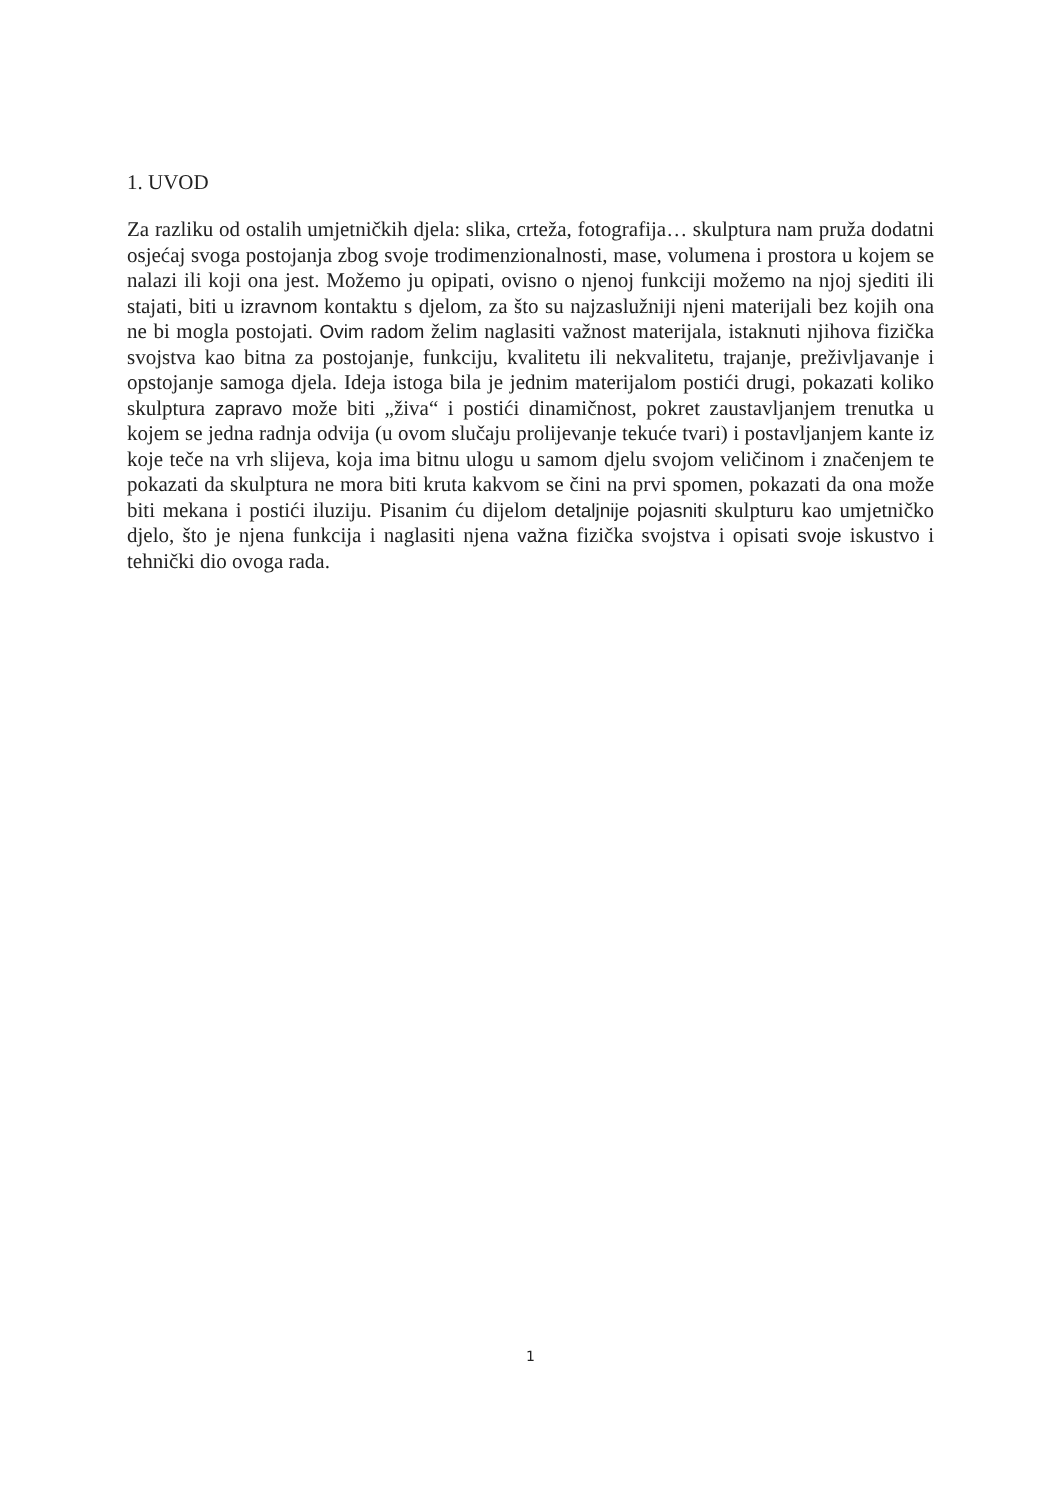1. UVOD
Za razliku od ostalih umjetničkih djela: slika, crteža, fotografija… skulptura nam pruža dodatni osjećaj svoga postojanja zbog svoje trodimenzionalnosti, mase, volumena i prostora u kojem se nalazi ili koji ona jest. Možemo ju opipati, ovisno o njenoj funkciji možemo na njoj sjediti ili stajati, biti u izravnom kontaktu s djelom, za što su najzaslužniji njeni materijali bez kojih ona ne bi mogla postojati. Ovim radom želim naglasiti važnost materijala, istaknuti njihova fizička svojstva kao bitna za postojanje, funkciju, kvalitetu ili nekvalitetu, trajanje, preživljavanje i opstojanje samoga djela. Ideja istoga bila je jednim materijalom postići drugi, pokazati koliko skulptura zapravo može biti „živa“ i postići dinamičnost, pokret zaustavljanjem trenutka u kojem se jedna radnja odvija (u ovom slučaju prolijevanje tekuće tvari) i postavljanjem kante iz koje teče na vrh slijeva, koja ima bitnu ulogu u samom djelu svojom veličinom i značenjem te pokazati da skulptura ne mora biti kruta kakvom se čini na prvi spomen, pokazati da ona može biti mekana i postići iluziju. Pisanim ću dijelom detaljnije pojasniti skulpturu kao umjetničko djelo, što je njena funkcija i naglasiti njena važna fizička svojstva i opisati svoje iskustvo i tehnički dio ovoga rada.
1